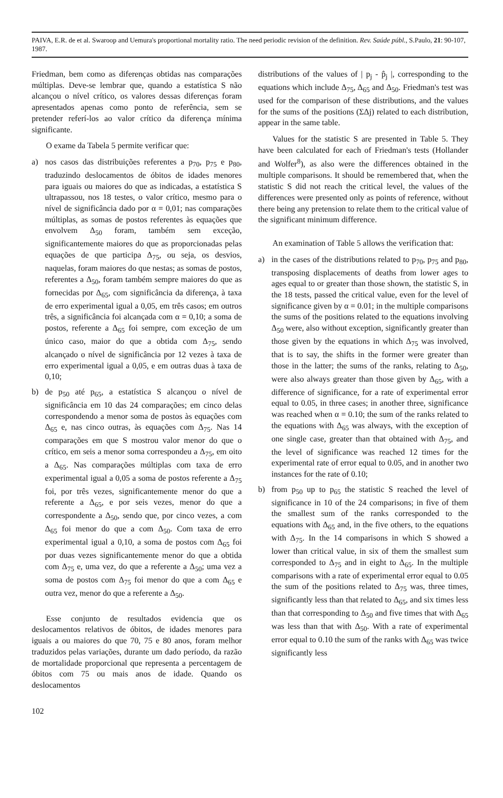PAIVA, E.R. de et al. Swaroop and Uemura's proportional mortality ratio. The need periodic revision of the definition. Rev. Saúde públ., S.Paulo, 21: 90-107, 1987.
Friedman, bem como as diferenças obtidas nas comparações múltiplas. Deve-se lembrar que, quando a estatística S não alcançou o nível crítico, os valores dessas diferenças foram apresentados apenas como ponto de referência, sem se pretender referí-los ao valor crítico da diferença mínima significante.
O exame da Tabela 5 permite verificar que:
a) nos casos das distribuições referentes a p<sub>70</sub>, p<sub>75</sub> e p<sub>80</sub>, traduzindo deslocamentos de óbitos de idades menores para iguais ou maiores do que as indicadas, a estatística S ultrapassou, nos 18 testes, o valor crítico, mesmo para o nível de significância dado por α = 0,01; nas comparações múltiplas, as somas de postos referentes às equações que envolvem Δ<sub>50</sub> foram, também sem exceção, significantemente maiores do que as proporcionadas pelas equações de que participa Δ<sub>75</sub>, ou seja, os desvios, naquelas, foram maiores do que nestas; as somas de postos, referentes a Δ<sub>50</sub>, foram também sempre maiores do que as fornecidas por Δ<sub>65</sub>, com significância da diferença, à taxa de erro experimental igual a 0,05, em três casos; em outros três, a significância foi alcançada com α = 0,10; a soma de postos, referente a Δ<sub>65</sub> foi sempre, com exceção de um único caso, maior do que a obtida com Δ<sub>75</sub>, sendo alcançado o nível de significância por 12 vezes à taxa de erro experimental igual a 0,05, e em outras duas à taxa de 0,10;
b) de p<sub>50</sub> até p<sub>65</sub>, a estatística S alcançou o nível de significância em 10 das 24 comparações; em cinco delas correspondendo a menor soma de postos às equações com Δ<sub>65</sub> e, nas cinco outras, às equações com Δ<sub>75</sub>. Nas 14 comparações em que S mostrou valor menor do que o crítico, em seis a menor soma correspondeu a Δ<sub>75</sub>, em oito a Δ<sub>65</sub>. Nas comparações múltiplas com taxa de erro experimental igual a 0,05 a soma de postos referente a Δ<sub>75</sub> foi, por três vezes, significantemente menor do que a referente a Δ<sub>65</sub>, e por seis vezes, menor do que a correspondente a Δ<sub>50</sub>, sendo que, por cinco vezes, a com Δ<sub>65</sub> foi menor do que a com Δ<sub>50</sub>. Com taxa de erro experimental igual a 0,10, a soma de postos com Δ<sub>65</sub> foi por duas vezes significantemente menor do que a obtida com Δ<sub>75</sub> e, uma vez, do que a referente a Δ<sub>50</sub>; uma vez a soma de postos com Δ<sub>75</sub> foi menor do que a com Δ<sub>65</sub> e outra vez, menor do que a referente a Δ<sub>50</sub>.
Esse conjunto de resultados evidencia que os deslocamentos relativos de óbitos, de idades menores para iguais a ou maiores do que 70, 75 e 80 anos, foram melhor traduzidos pelas variações, durante um dado período, da razão de mortalidade proporcional que representa a percentagem de óbitos com 75 ou mais anos de idade. Quando os deslocamentos
distributions of the values of | p<sub>j</sub> - p̂<sub>j</sub> |, corresponding to the equations which include Δ<sub>75</sub>, Δ<sub>65</sub> and Δ<sub>50</sub>. Friedman's test was used for the comparison of these distributions, and the values for the sums of the positions (ΣΔj) related to each distribution, appear in the same table.
Values for the statistic S are presented in Table 5. They have been calculated for each of Friedman's tests (Hollander and Wolfer<sup>8</sup>), as also were the differences obtained in the multiple comparisons. It should be remembered that, when the statistic S did not reach the critical level, the values of the differences were presented only as points of reference, without there being any pretension to relate them to the critical value of the significant minimum difference.
An examination of Table 5 allows the verification that:
a) in the cases of the distributions related to p<sub>70</sub>, p<sub>75</sub> and p<sub>80</sub>, transposing displacements of deaths from lower ages to ages equal to or greater than those shown, the statistic S, in the 18 tests, passed the critical value, even for the level of significance given by α = 0.01; in the multiple comparisons the sums of the positions related to the equations involving Δ<sub>50</sub> were, also without exception, significantly greater than those given by the equations in which Δ<sub>75</sub> was involved, that is to say, the shifts in the former were greater than those in the latter; the sums of the ranks, relating to Δ<sub>50</sub>, were also always greater than those given by Δ<sub>65</sub>, with a difference of significance, for a rate of experimental error equal to 0.05, in three cases; in another three, significance was reached when α = 0.10; the sum of the ranks related to the equations with Δ<sub>65</sub> was always, with the exception of one single case, greater than that obtained with Δ<sub>75</sub>, and the level of significance was reached 12 times for the experimental rate of error equal to 0.05, and in another two instances for the rate of 0.10;
b) from p<sub>50</sub> up to p<sub>65</sub> the statistic S reached the level of significance in 10 of the 24 comparisons; in five of them the smallest sum of the ranks corresponded to the equations with Δ<sub>65</sub> and, in the five others, to the equations with Δ<sub>75</sub>. In the 14 comparisons in which S showed a lower than critical value, in six of them the smallest sum corresponded to Δ<sub>75</sub> and in eight to Δ<sub>65</sub>. In the multiple comparisons with a rate of experimental error equal to 0.05 the sum of the positions related to Δ<sub>75</sub> was, three times, significantly less than that related to Δ<sub>65</sub>, and six times less than that corresponding to Δ<sub>50</sub> and five times that with Δ<sub>65</sub> was less than that with Δ<sub>50</sub>. With a rate of experimental error equal to 0.10 the sum of the ranks with Δ<sub>65</sub> was twice significantly less
102